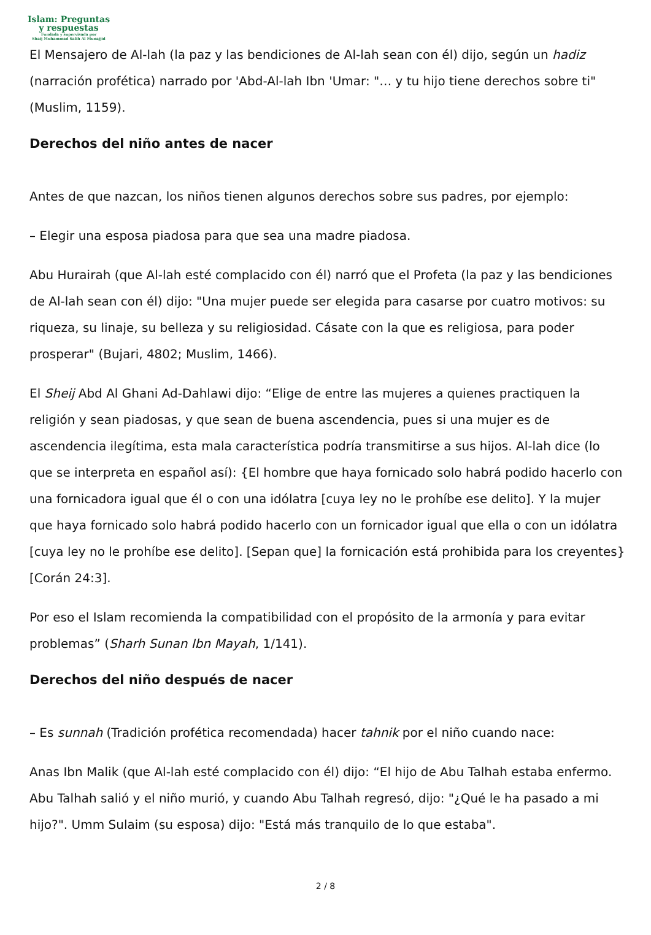Islam: Preguntas
y respuestas
Fundada y supervisada por
Shaij Muhammad Salih Al Munajjid
El Mensajero de Al-lah (la paz y las bendiciones de Al-lah sean con él) dijo, según un hadiz (narración profética) narrado por 'Abd-Al-lah Ibn 'Umar: "… y tu hijo tiene derechos sobre ti" (Muslim, 1159).
Derechos del niño antes de nacer
Antes de que nazcan, los niños tienen algunos derechos sobre sus padres, por ejemplo:
– Elegir una esposa piadosa para que sea una madre piadosa.
Abu Hurairah (que Al-lah esté complacido con él) narró que el Profeta (la paz y las bendiciones de Al-lah sean con él) dijo: "Una mujer puede ser elegida para casarse por cuatro motivos: su riqueza, su linaje, su belleza y su religiosidad. Cásate con la que es religiosa, para poder prosperar" (Bujari, 4802; Muslim, 1466).
El Sheij Abd Al Ghani Ad-Dahlawi dijo: “Elige de entre las mujeres a quienes practiquen la religión y sean piadosas, y que sean de buena ascendencia, pues si una mujer es de ascendencia ilegítima, esta mala característica podría transmitirse a sus hijos. Al-lah dice (lo que se interpreta en español así): {El hombre que haya fornicado solo habrá podido hacerlo con una fornicadora igual que él o con una idólatra [cuya ley no le prohíbe ese delito]. Y la mujer que haya fornicado solo habrá podido hacerlo con un fornicador igual que ella o con un idólatra [cuya ley no le prohíbe ese delito]. [Sepan que] la fornicación está prohibida para los creyentes} [Corán 24:3].
Por eso el Islam recomienda la compatibilidad con el propósito de la armonía y para evitar problemas” (Sharh Sunan Ibn Mayah, 1/141).
Derechos del niño después de nacer
– Es sunnah (Tradición profética recomendada) hacer tahnik por el niño cuando nace:
Anas Ibn Malik (que Al-lah esté complacido con él) dijo: “El hijo de Abu Talhah estaba enfermo. Abu Talhah salió y el niño murió, y cuando Abu Talhah regresó, dijo: "¿Qué le ha pasado a mi hijo?". Umm Sulaim (su esposa) dijo: "Está más tranquilo de lo que estaba".
2 / 8